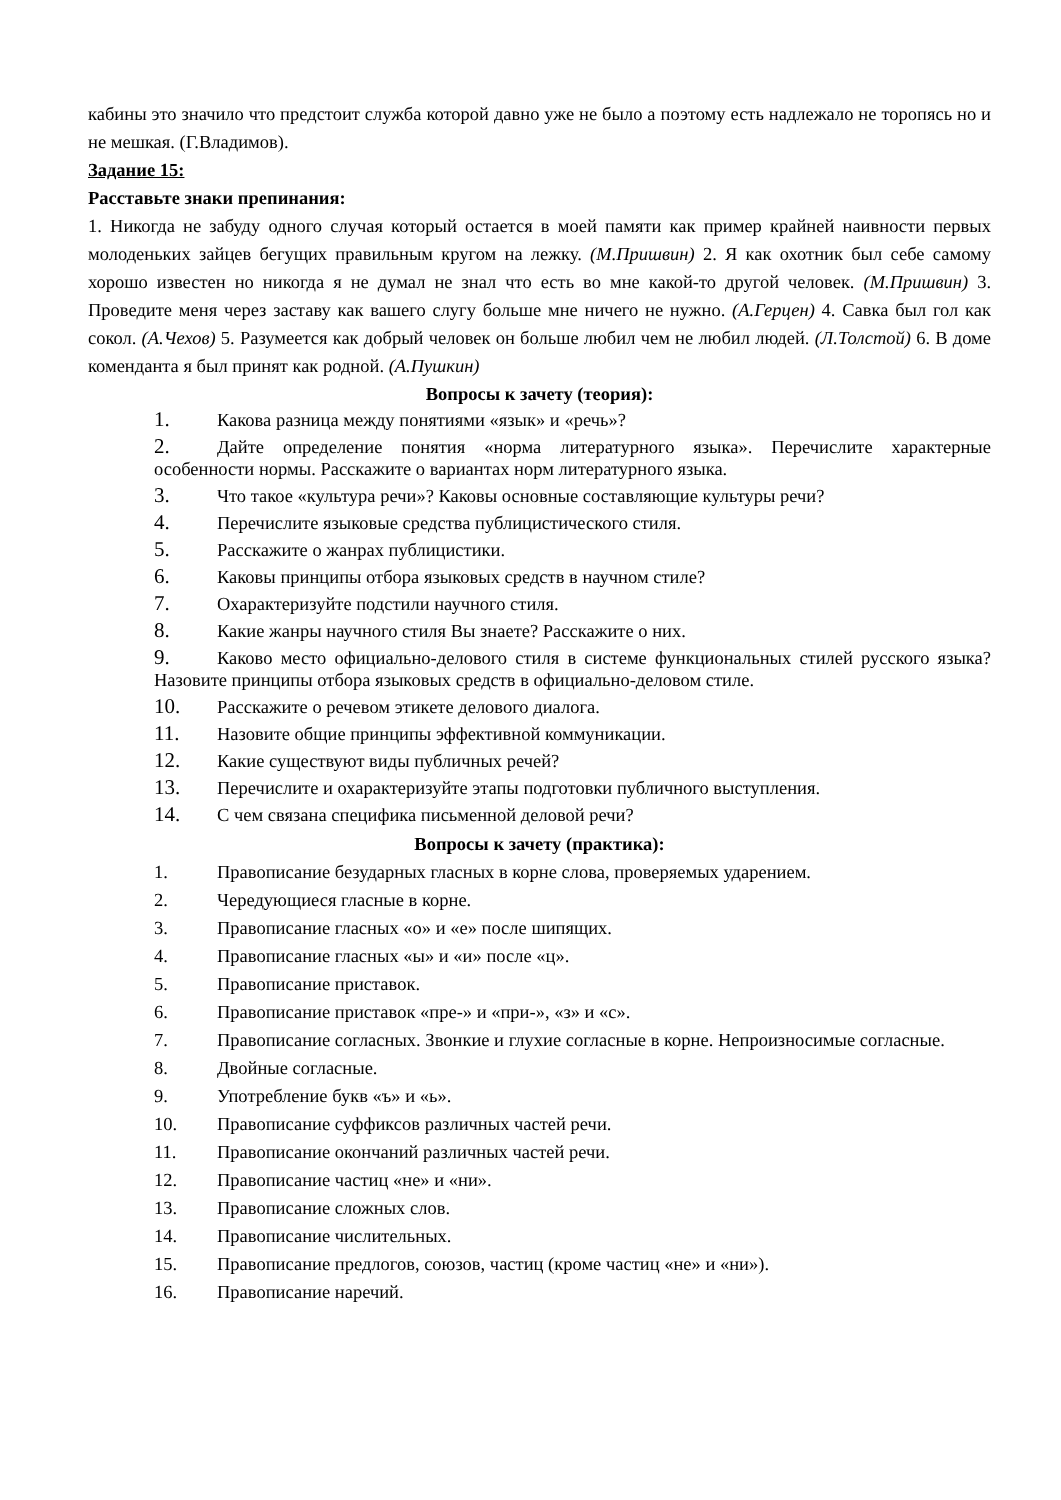кабины это значило что предстоит служба которой давно уже не было а поэтому есть надлежало не торопясь но и не мешкая. (Г.Владимов).
Задание 15:
Расставьте знаки препинания:
1. Никогда не забуду одного случая который остается в моей памяти как пример крайней наивности первых молоденьких зайцев бегущих правильным кругом на лежку. (М.Пришвин) 2. Я как охотник был себе самому хорошо известен но никогда я не думал не знал что есть во мне какой-то другой человек. (М.Пришвин) 3. Проведите меня через заставу как вашего слугу больше мне ничего не нужно. (А.Герцен) 4. Савка был гол как сокол. (А.Чехов) 5. Разумеется как добрый человек он больше любил чем не любил людей. (Л.Толстой) 6. В доме коменданта я был принят как родной. (А.Пушкин)
Вопросы к зачету (теория):
1. Какова разница между понятиями «язык» и «речь»?
2. Дайте определение понятия «норма литературного языка». Перечислите характерные особенности нормы. Расскажите о вариантах норм литературного языка.
3. Что такое «культура речи»? Каковы основные составляющие культуры речи?
4. Перечислите языковые средства публицистического стиля.
5. Расскажите о жанрах публицистики.
6. Каковы принципы отбора языковых средств в научном стиле?
7. Охарактеризуйте подстили научного стиля.
8. Какие жанры научного стиля Вы знаете? Расскажите о них.
9. Каково место официально-делового стиля в системе функциональных стилей русского языка? Назовите принципы отбора языковых средств в официально-деловом стиле.
10. Расскажите о речевом этикете делового диалога.
11. Назовите общие принципы эффективной коммуникации.
12. Какие существуют виды публичных речей?
13. Перечислите и охарактеризуйте этапы подготовки публичного выступления.
14. С чем связана специфика письменной деловой речи?
Вопросы к зачету (практика):
1. Правописание безударных гласных в корне слова, проверяемых ударением.
2. Чередующиеся гласные в корне.
3. Правописание гласных «о» и «е» после шипящих.
4. Правописание гласных «ы» и «и» после «ц».
5. Правописание приставок.
6. Правописание приставок «пре-» и «при-», «з» и «с».
7. Правописание согласных. Звонкие и глухие согласные в корне. Непроизносимые согласные.
8. Двойные согласные.
9. Употребление букв «ъ» и «ь».
10. Правописание суффиксов различных частей речи.
11. Правописание окончаний различных частей речи.
12. Правописание частиц «не» и «ни».
13. Правописание сложных слов.
14. Правописание числительных.
15. Правописание предлогов, союзов, частиц (кроме частиц «не» и «ни»).
16. Правописание наречий.